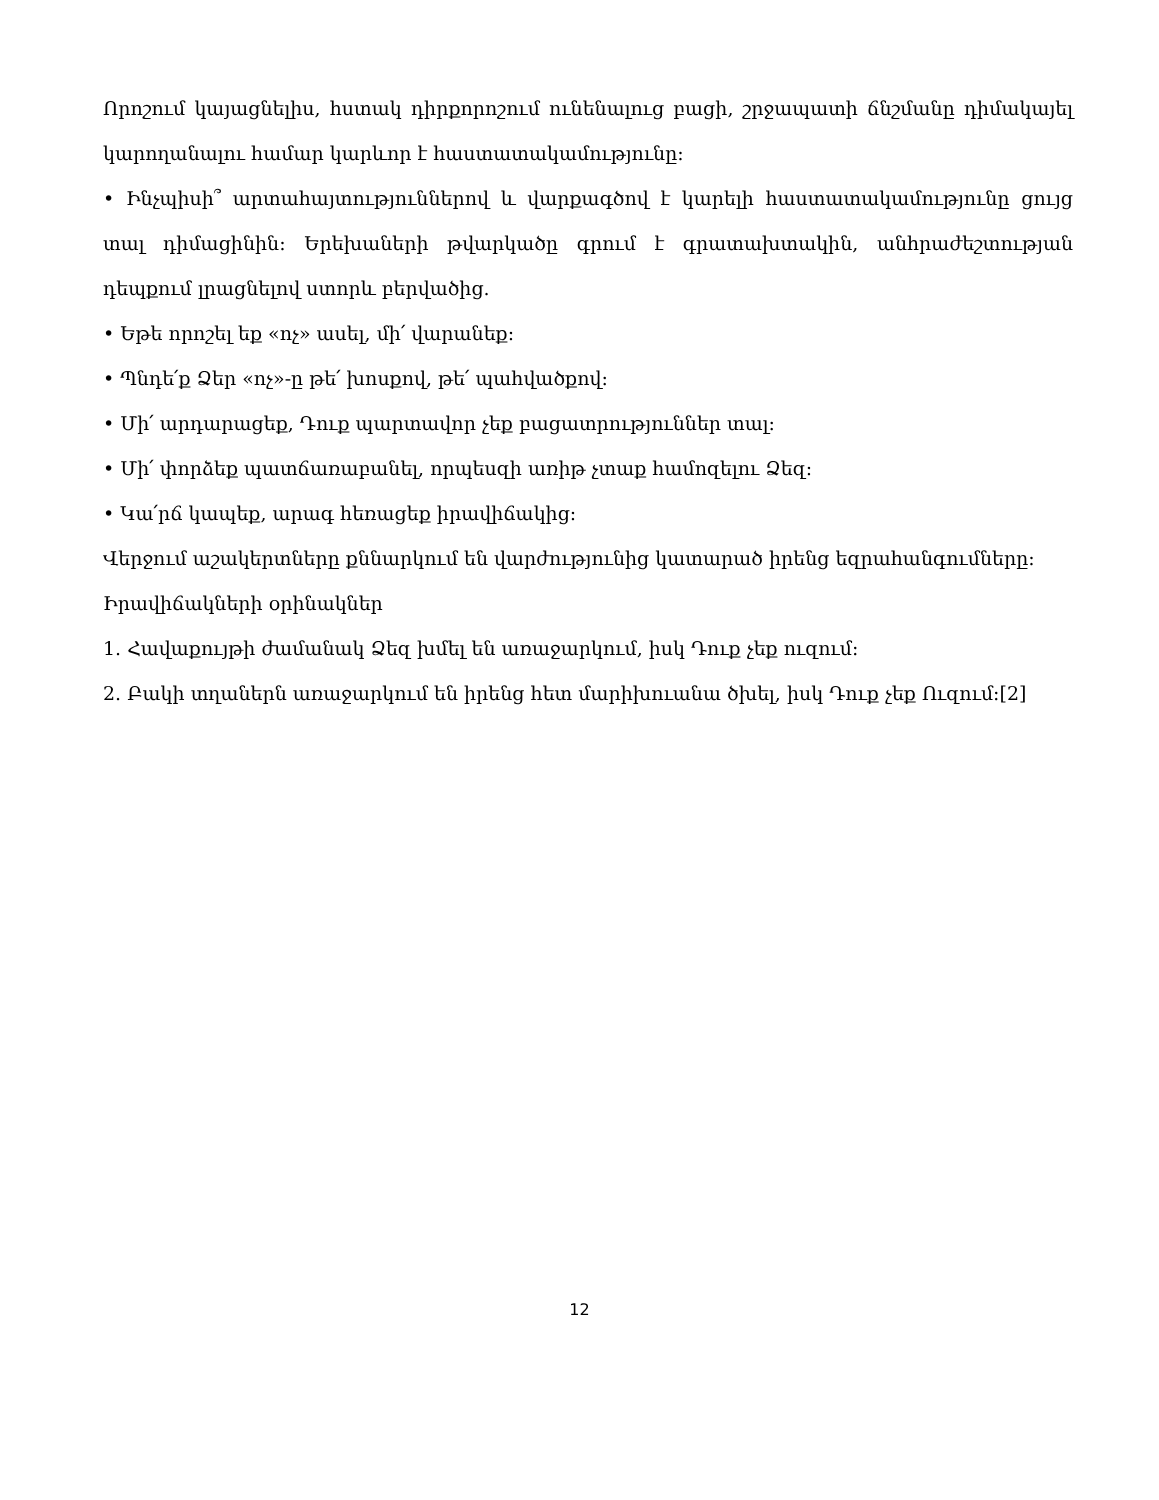Որոշում կայացնելիս, հստակ դիրքորոշում ունենալուց բացի, շրջապատի ճնշմանը դիմակայել կարողանալու համար կարևոր է հաստատակամությունը:
• Ինչպիսի՞ արտահայտություններով և վարքագծով է կարելի հաստատակամությունը ցույց տալ դիմացինին: Երեխաների թվարկածը գրում է գրատախտակին, անհրաժեշտության դեպքում լրացնելով ստորև բերվածից.
• Եթե որոշել եք «ոչ» ասել, մի՛ վարանեք:
• Պնդե՛ք Ձեր «ոչ»-ը թե՛ խոսքով, թե՛ պահվածքով:
• Մի՛ արդարացեք, Դուք պարտավոր չեք բացատրություններ տալ:
• Մի՛ փորձեք պատճառաբանել, որպեսզի առիթ չտաք համոզելու Ձեզ:
• Կա՛րճ կապեք, արագ հեռացեք իրավիճակից:
Վերջում աշակերտները քննարկում են վարժությունից կատարած իրենց եզրահանգումները:
Իրավիճակների օրինակներ
1. Հավաքույթի ժամանակ Ձեզ խմել են առաջարկում, իսկ Դուք չեք ուզում:
2. Բակի տղաներն առաջարկում են իրենց հետ մարիխուանա ծխել, իսկ Դուք չեք Ուզում:[2]
12